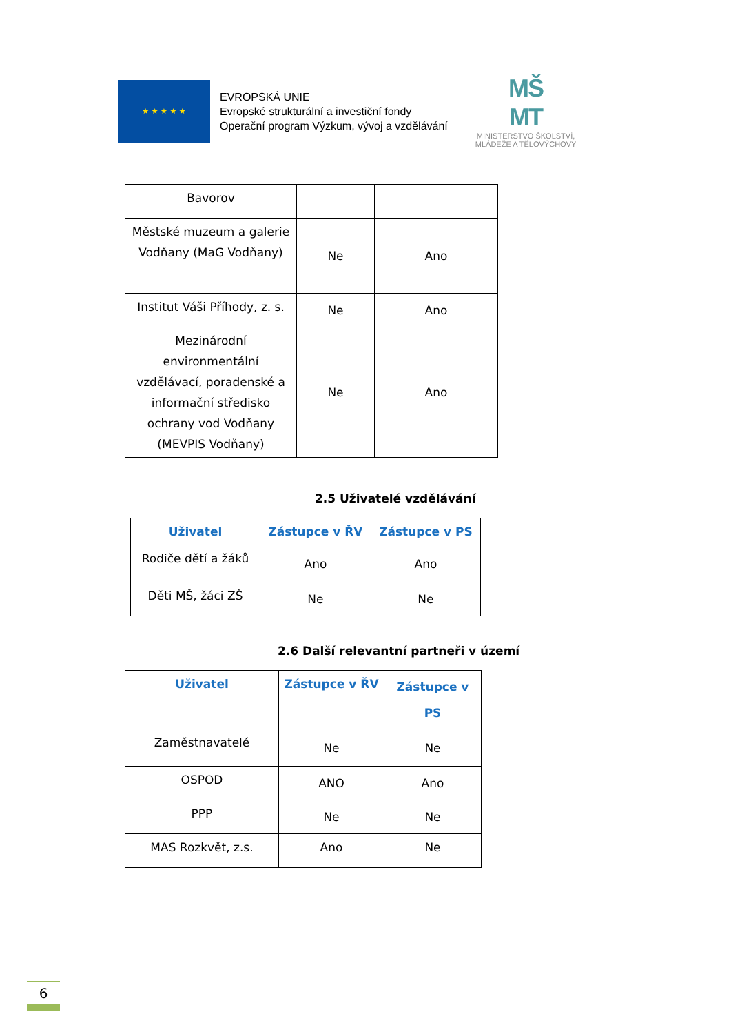★ ★ ★ ★ ★
EVROPSKÁ UNIE
Evropské strukturální a investiční fondy
Operační program Výzkum, vývoj a vzdělávání
MŠ
MT
MINISTERSTVO ŠKOLSTVÍ,
MLÁDEŽE A TĚLOVÝCHOVY
| Bavorov | | |
| Městské muzeum a galerie Vodňany (MaG Vodňany) | Ne | Ano |
| Institut Váši Příhody, z. s. | Ne | Ano |
| Mezinárodní environmentální vzdělávací, poradenské a informační středisko ochrany vod Vodňany (MEVPIS Vodňany) | Ne | Ano |
2.5 Uživatelé vzdělávání
| Uživatel | Zástupce v ŘV | Zástupce v PS |
| --- | --- | --- |
| Rodiče dětí a žáků | Ano | Ano |
| Děti MŠ, žáci ZŠ | Ne | Ne |
2.6 Další relevantní partneři v území
| Uživatel | Zástupce v ŘV | Zástupce v PS |
| --- | --- | --- |
| Zaměstnavatelé | Ne | Ne |
| OSPOD | ANO | Ano |
| PPP | Ne | Ne |
| MAS Rozkvět, z.s. | Ano | Ne |
6